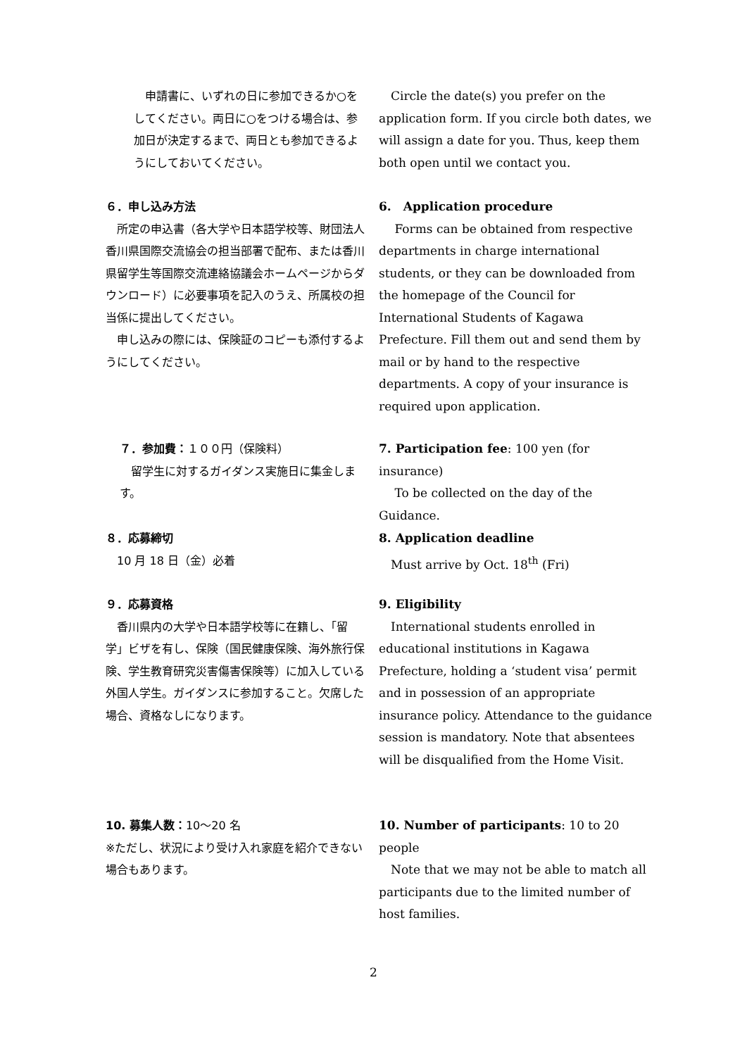申請書に、いずれの日に参加できるか○をしてください。両日に○をつける場合は、参加日が決定するまで、両日とも参加できるようにしておいてください。
　Circle the date(s) you prefer on the application form. If you circle both dates, we will assign a date for you. Thus, keep them both open until we contact you.
６．申し込み方法
　所定の申込書（各大学や日本語学校等、財団法人香川県国際交流協会の担当部署で配布、または香川県留学生等国際交流連絡協議会ホームページからダウンロード）に必要事項を記入のうえ、所属校の担当係に提出してください。
　申し込みの際には、保険証のコピーも添付するようにしてください。
6.　Application procedure
　 Forms can be obtained from respective departments in charge international students, or they can be downloaded from the homepage of the Council for International Students of Kagawa Prefecture. Fill them out and send them by mail or by hand to the respective departments. A copy of your insurance is required upon application.
７．参加費：１００円（保険料）
　留学生に対するガイダンス実施日に集金します。
7. Participation fee: 100 yen (for insurance)
　 To be collected on the day of the Guidance.
８．応募締切
　10 月 18 日（金）必着
8. Application deadline
　Must arrive by Oct. 18<sup>th</sup> (Fri)
９．応募資格
　香川県内の大学や日本語学校等に在籍し、「留学」ビザを有し、保険（国民健康保険、海外旅行保険、学生教育研究災害傷害保険等）に加入している外国人学生。ガイダンスに参加すること。欠席した場合、資格なしになります。
9. Eligibility
　International students enrolled in educational institutions in Kagawa Prefecture, holding a ‘student visa’ permit and in possession of an appropriate insurance policy. Attendance to the guidance session is mandatory. Note that absentees will be disqualified from the Home Visit.
10. 募集人数：10〜20 名
※ただし、状況により受け入れ家庭を紹介できない場合もあります。
10. Number of participants: 10 to 20 people
　Note that we may not be able to match all participants due to the limited number of host families.
2